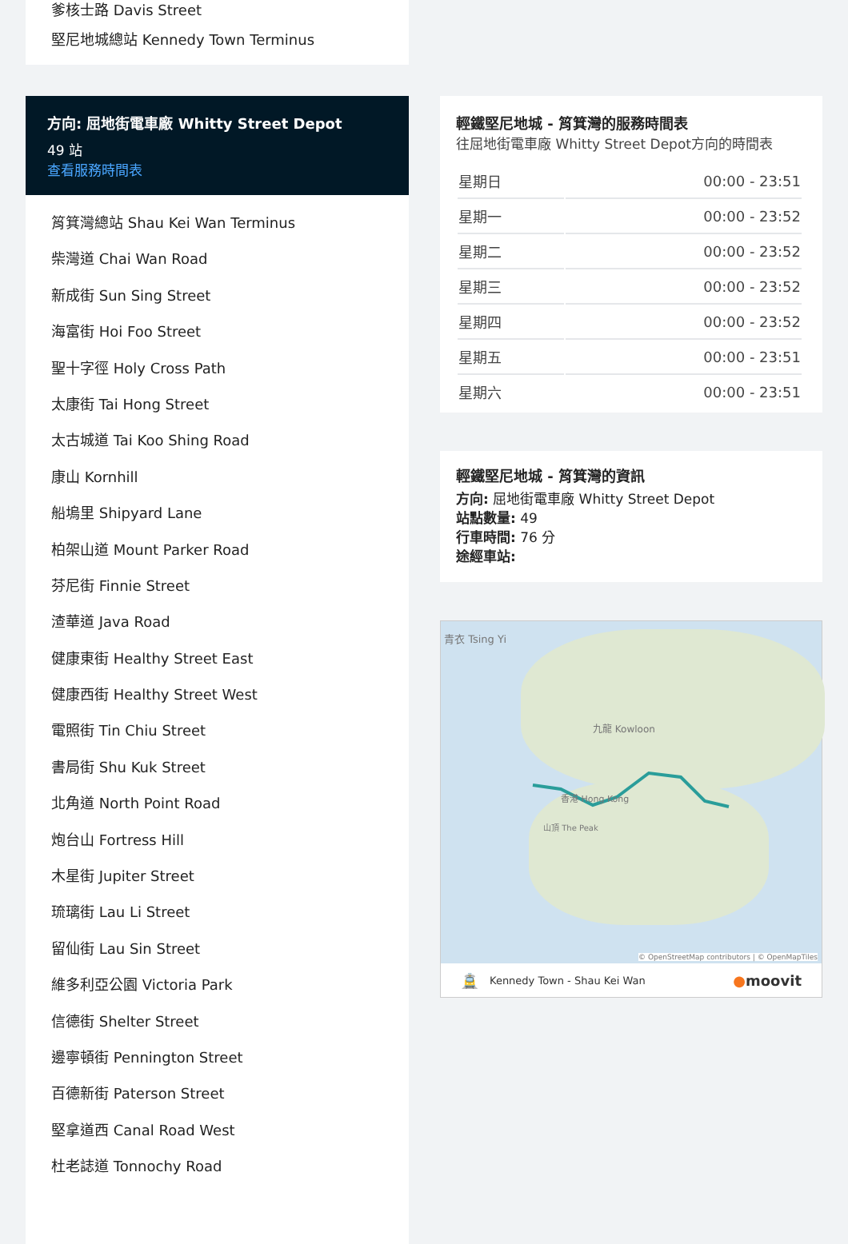爹核士路 Davis Street
堅尼地城總站 Kennedy Town Terminus
方向: 屈地街電車廠 Whitty Street Depot
49 站
查看服務時間表
筲箕灣總站 Shau Kei Wan Terminus
柴灣道 Chai Wan Road
新成街 Sun Sing Street
海富街 Hoi Foo Street
聖十字徑 Holy Cross Path
太康街 Tai Hong Street
太古城道 Tai Koo Shing Road
康山 Kornhill
船塢里 Shipyard Lane
柏架山道 Mount Parker Road
芬尼街 Finnie Street
渣華道 Java Road
健康東街 Healthy Street East
健康西街 Healthy Street West
電照街 Tin Chiu Street
書局街 Shu Kuk Street
北角道 North Point Road
炮台山 Fortress Hill
木星街 Jupiter Street
琉璃街 Lau Li Street
留仙街 Lau Sin Street
維多利亞公園 Victoria Park
信德街 Shelter Street
邊寧頓街 Pennington Street
百德新街 Paterson Street
堅拿道西 Canal Road West
杜老誌道 Tonnochy Road
輕鐵堅尼地城 - 筲箕灣的服務時間表
往屈地街電車廠 Whitty Street Depot方向的時間表
| 星期日 | 00:00 - 23:51 |
| 星期一 | 00:00 - 23:52 |
| 星期二 | 00:00 - 23:52 |
| 星期三 | 00:00 - 23:52 |
| 星期四 | 00:00 - 23:52 |
| 星期五 | 00:00 - 23:51 |
| 星期六 | 00:00 - 23:51 |
輕鐵堅尼地城 - 筲箕灣的資訊
方向: 屈地街電車廠 Whitty Street Depot
站點數量: 49
行車時間: 76 分
途經車站:
青衣 Tsing Yi
九龍 Kowloon
香港 Hong Kong
山頂 The Peak
© OpenStreetMap contributors | © OpenMapTiles
🚊 Kennedy Town - Shau Kei Wan ●moovit